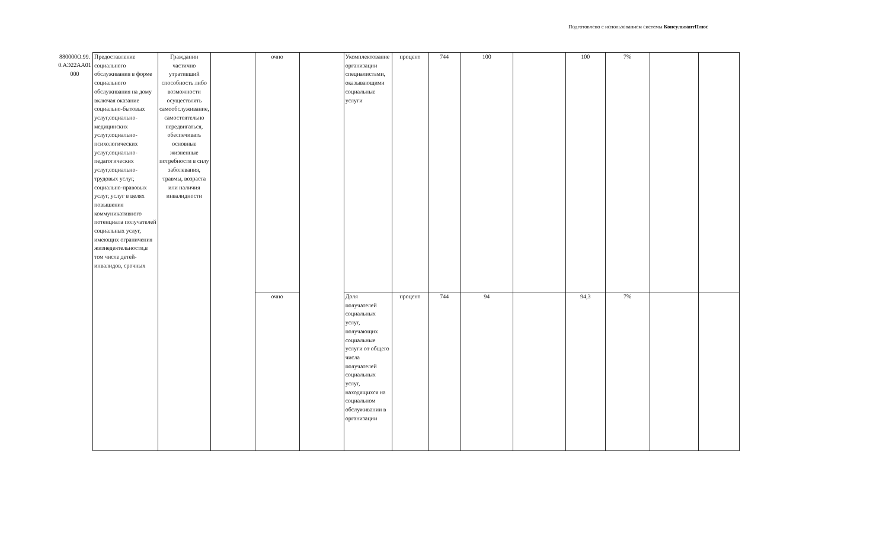Подготовлено с использованием системы КонсультантПлюс
| 880000О.99. 0.АЭ22АА01 000 | Предоставление социального обслуживания в форме социального обслуживания на дому включая оказание социально-бытовых услуг,социально-медицинских услуг,социально-психологических услуг,социально-педагогических услуг,социально-трудовых услуг, социально-правовых услуг, услуг в целях повышения коммуникативного потенциала получателей социальных услуг, имеющих ограничения жизнедеятельности,в том числе детей-инвалидов, срочных | Гражданин частично утративший способность либо возможности осуществлять самообслуживание, самостоятельно передвигаться, обеспечивать основные жизненные потребности в силу заболевания, травмы, возраста или наличия инвалидности | | очно | | Укомплектование организации специалистами, оказывающими социальные услуги | процент | 744 | 100 | | 100 | 7% | | |
| | | | | очно | | Доля получателей социальных услуг, получающих социальные услуги от общего числа получателей социальных услуг, находящихся на социальном обслуживании в организации | процент | 744 | 94 | | 94,3 | 7% | | |